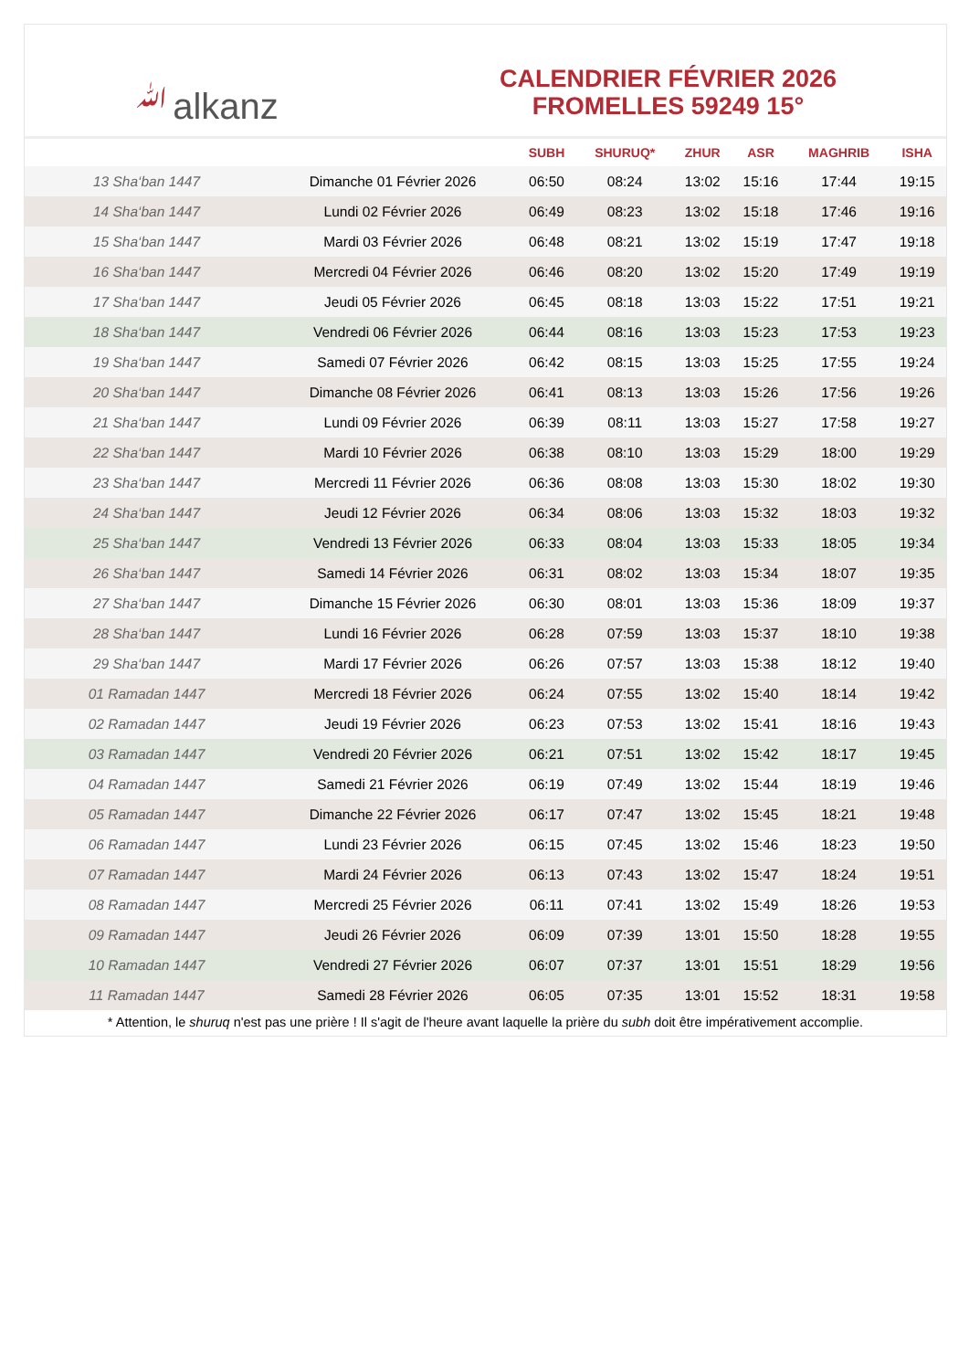ﷲalkanz
CALENDRIER FÉVRIER 2026
FROMELLES 59249 15°
| | | SUBH | SHURUQ* | ZHUR | ASR | MAGHRIB | ISHA |
| --- | --- | --- | --- | --- | --- | --- | --- |
| 13 Sha‘ban 1447 | Dimanche 01 Février 2026 | 06:50 | 08:24 | 13:02 | 15:16 | 17:44 | 19:15 |
| 14 Sha‘ban 1447 | Lundi 02 Février 2026 | 06:49 | 08:23 | 13:02 | 15:18 | 17:46 | 19:16 |
| 15 Sha‘ban 1447 | Mardi 03 Février 2026 | 06:48 | 08:21 | 13:02 | 15:19 | 17:47 | 19:18 |
| 16 Sha‘ban 1447 | Mercredi 04 Février 2026 | 06:46 | 08:20 | 13:02 | 15:20 | 17:49 | 19:19 |
| 17 Sha‘ban 1447 | Jeudi 05 Février 2026 | 06:45 | 08:18 | 13:03 | 15:22 | 17:51 | 19:21 |
| 18 Sha‘ban 1447 | Vendredi 06 Février 2026 | 06:44 | 08:16 | 13:03 | 15:23 | 17:53 | 19:23 |
| 19 Sha‘ban 1447 | Samedi 07 Février 2026 | 06:42 | 08:15 | 13:03 | 15:25 | 17:55 | 19:24 |
| 20 Sha‘ban 1447 | Dimanche 08 Février 2026 | 06:41 | 08:13 | 13:03 | 15:26 | 17:56 | 19:26 |
| 21 Sha‘ban 1447 | Lundi 09 Février 2026 | 06:39 | 08:11 | 13:03 | 15:27 | 17:58 | 19:27 |
| 22 Sha‘ban 1447 | Mardi 10 Février 2026 | 06:38 | 08:10 | 13:03 | 15:29 | 18:00 | 19:29 |
| 23 Sha‘ban 1447 | Mercredi 11 Février 2026 | 06:36 | 08:08 | 13:03 | 15:30 | 18:02 | 19:30 |
| 24 Sha‘ban 1447 | Jeudi 12 Février 2026 | 06:34 | 08:06 | 13:03 | 15:32 | 18:03 | 19:32 |
| 25 Sha‘ban 1447 | Vendredi 13 Février 2026 | 06:33 | 08:04 | 13:03 | 15:33 | 18:05 | 19:34 |
| 26 Sha‘ban 1447 | Samedi 14 Février 2026 | 06:31 | 08:02 | 13:03 | 15:34 | 18:07 | 19:35 |
| 27 Sha‘ban 1447 | Dimanche 15 Février 2026 | 06:30 | 08:01 | 13:03 | 15:36 | 18:09 | 19:37 |
| 28 Sha‘ban 1447 | Lundi 16 Février 2026 | 06:28 | 07:59 | 13:03 | 15:37 | 18:10 | 19:38 |
| 29 Sha‘ban 1447 | Mardi 17 Février 2026 | 06:26 | 07:57 | 13:03 | 15:38 | 18:12 | 19:40 |
| 01 Ramadan 1447 | Mercredi 18 Février 2026 | 06:24 | 07:55 | 13:02 | 15:40 | 18:14 | 19:42 |
| 02 Ramadan 1447 | Jeudi 19 Février 2026 | 06:23 | 07:53 | 13:02 | 15:41 | 18:16 | 19:43 |
| 03 Ramadan 1447 | Vendredi 20 Février 2026 | 06:21 | 07:51 | 13:02 | 15:42 | 18:17 | 19:45 |
| 04 Ramadan 1447 | Samedi 21 Février 2026 | 06:19 | 07:49 | 13:02 | 15:44 | 18:19 | 19:46 |
| 05 Ramadan 1447 | Dimanche 22 Février 2026 | 06:17 | 07:47 | 13:02 | 15:45 | 18:21 | 19:48 |
| 06 Ramadan 1447 | Lundi 23 Février 2026 | 06:15 | 07:45 | 13:02 | 15:46 | 18:23 | 19:50 |
| 07 Ramadan 1447 | Mardi 24 Février 2026 | 06:13 | 07:43 | 13:02 | 15:47 | 18:24 | 19:51 |
| 08 Ramadan 1447 | Mercredi 25 Février 2026 | 06:11 | 07:41 | 13:02 | 15:49 | 18:26 | 19:53 |
| 09 Ramadan 1447 | Jeudi 26 Février 2026 | 06:09 | 07:39 | 13:01 | 15:50 | 18:28 | 19:55 |
| 10 Ramadan 1447 | Vendredi 27 Février 2026 | 06:07 | 07:37 | 13:01 | 15:51 | 18:29 | 19:56 |
| 11 Ramadan 1447 | Samedi 28 Février 2026 | 06:05 | 07:35 | 13:01 | 15:52 | 18:31 | 19:58 |
* Attention, le shuruq n'est pas une prière ! Il s'agit de l'heure avant laquelle la prière du subh doit être impérativement accomplie.